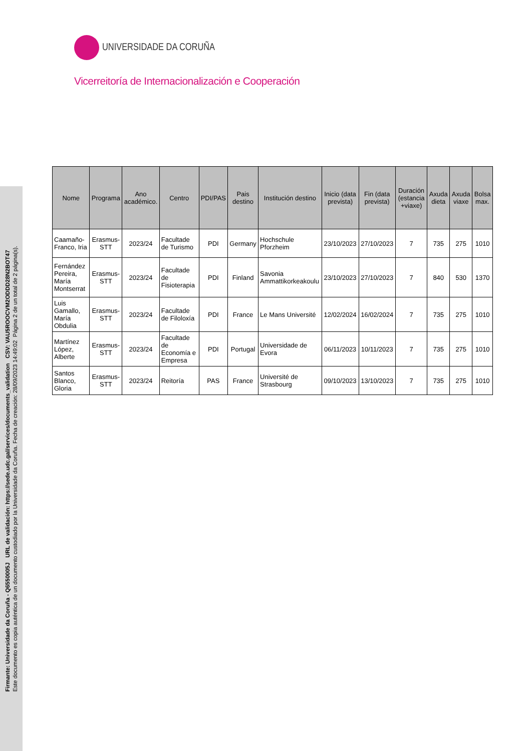Firmante: Universidade da Coruña - Q6550005J URL de validación: https://sede.udc.gal/services/documents_validation CSV: VAU5ROOCVM2ODDD28N2BOT47
Este documento es copia auténtica de un documento custodiado por la Universidade da Coruña. Fecha de creación: 28/09/2023 14:49:02 Página 2 de un total de 2 página(s).
UNIVERSIDADE DA CORUÑA
Vicerreitoría de Internacionalización e Cooperación
| Nome | Programa | Ano académico. | Centro | PDI/PAS | Pais destino | Institución destino | Inicio (data prevista) | Fin (data prevista) | Duración (estancia +viaxe) | Axuda dieta | Axuda viaxe | Bolsa max. |
| --- | --- | --- | --- | --- | --- | --- | --- | --- | --- | --- | --- | --- |
| Caamaño-Franco, Iria | Erasmus-STT | 2023/24 | Facultade de Turismo | PDI | Germany | Hochschule Pforzheim | 23/10/2023 | 27/10/2023 | 7 | 735 | 275 | 1010 |
| Fernández Pereira, María Montserrat | Erasmus-STT | 2023/24 | Facultade de Fisioterapia | PDI | Finland | Savonia Ammattikorkeakoulu | 23/10/2023 | 27/10/2023 | 7 | 840 | 530 | 1370 |
| Luis Gamallo, María Obdulia | Erasmus-STT | 2023/24 | Facultade de Filoloxía | PDI | France | Le Mans Université | 12/02/2024 | 16/02/2024 | 7 | 735 | 275 | 1010 |
| Martínez López, Alberte | Erasmus-STT | 2023/24 | Facultade de Economía e Empresa | PDI | Portugal | Universidade de Evora | 06/11/2023 | 10/11/2023 | 7 | 735 | 275 | 1010 |
| Santos Blanco, Gloria | Erasmus-STT | 2023/24 | Reitoría | PAS | France | Université de Strasbourg | 09/10/2023 | 13/10/2023 | 7 | 735 | 275 | 1010 |